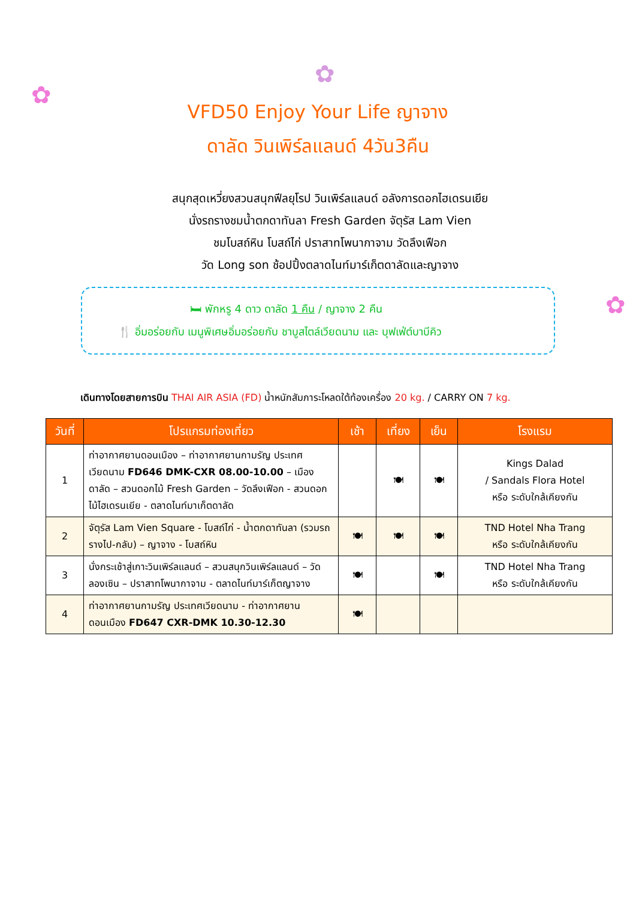✿
✿
✿
VFD50 Enjoy Your Life ญาจาง
ดาลัด วินเพิร์ลแลนด์ 4วัน3คืน
สนุกสุดเหวี่ยงสวนสนุกฟีลยุโรป วินเพิร์ลแลนด์ อลังการดอกไฮเดรนเยีย
นั่งรถรางชมน้ำตกดาทันลา Fresh Garden จัตุรัส Lam Vien
ชมโบสถ์หิน โบสถ์ไก่ ปราสาทโพนากาจาม วัดลึงเฟือก
วัด Long son ช้อปปิ้งตลาดไนท์มาร์เก็ตดาลัดและญาจาง
🛏 พักหรู 4 ดาว ดาลัด 1 คืน / ญาจาง 2 คืน
🍴 อิ่มอร่อยกับ เมนูพิเศษอิ่มอร่อยกับ ชาบูสไตล์เวียดนาม และ บุฟเฟ่ต์บาบีคิว
เดินทางโดยสายการบิน THAI AIR ASIA (FD) น้ำหนักสัมภาระโหลดใต้ท้องเครื่อง 20 kg. / CARRY ON 7 kg.
| วันที่ | โปรแกรมท่องเที่ยว | เช้า | เที่ยง | เย็น | โรงแรม |
| --- | --- | --- | --- | --- | --- |
| 1 | ท่าอากาศยานดอนเมือง – ท่าอากาศยานกามรัญ ประเทศเวียดนาม FD646 DMK-CXR 08.00-10.00 – เมืองดาลัด – สวนดอกไม้ Fresh Garden – วัดลึงเฟือก - สวนดอกไม้ไฮเดรนเยีย - ตลาดไนท์มาเก็ตดาลัด | | 🍽 | 🍽 | Kings Dalad / Sandals Flora Hotel หรือ ระดับใกล้เคียงกัน |
| 2 | จัตุรัส Lam Vien Square - โบสถ์ไก่ - น้ำตกดาทันลา (รวมรถรางไป-กลับ) – ญาจาง - โบสถ์หิน | 🍽 | 🍽 | 🍽 | TND Hotel Nha Trang หรือ ระดับใกล้เคียงกัน |
| 3 | นั่งกระเช้าสู่เกาะวินเพิร์ลแลนด์ – สวนสนุกวินเพิร์ลแลนด์ – วัดลองเซิน – ปราสาทโพนากาจาม - ตลาดไนท์มาร์เก็ตญาจาง | 🍽 | | 🍽 | TND Hotel Nha Trang หรือ ระดับใกล้เคียงกัน |
| 4 | ท่าอากาศยานกามรัญ ประเทศเวียดนาม - ท่าอากาศยานดอนเมือง FD647 CXR-DMK 10.30-12.30 | 🍽 | | | |